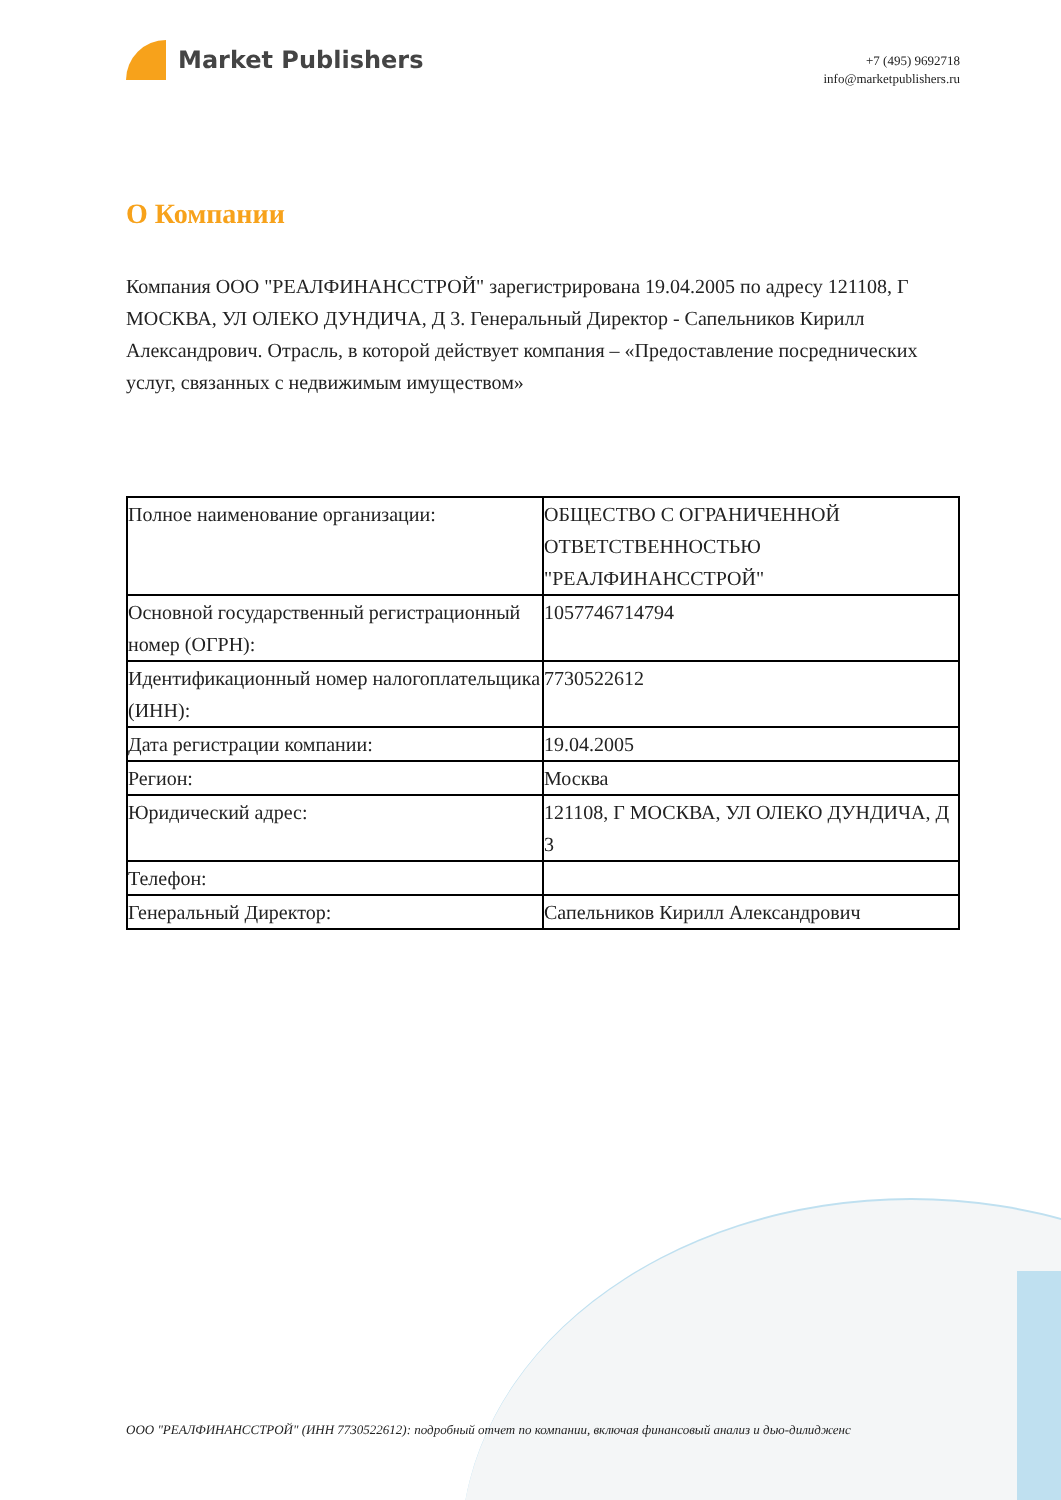Market Publishers
+7 (495) 9692718
info@marketpublishers.ru
О Компании
Компания ООО "РЕАЛФИНАНССТРОЙ" зарегистрирована 19.04.2005 по адресу 121108, Г МОСКВА, УЛ ОЛЕКО ДУНДИЧА, Д 3. Генеральный Директор - Сапельников Кирилл Александрович. Отрасль, в которой действует компания – «Предоставление посреднических услуг, связанных с недвижимым имуществом»
| Полное наименование организации: | ОБЩЕСТВО С ОГРАНИЧЕННОЙ ОТВЕТСТВЕННОСТЬЮ "РЕАЛФИНАНССТРОЙ" |
| Основной государственный регистрационный номер (ОГРН): | 1057746714794 |
| Идентификационный номер налогоплательщика (ИНН): | 7730522612 |
| Дата регистрации компании: | 19.04.2005 |
| Регион: | Москва |
| Юридический адрес: | 121108, Г МОСКВА, УЛ ОЛЕКО ДУНДИЧА, Д 3 |
| Телефон: | |
| Генеральный Директор: | Сапельников Кирилл Александрович |
ООО "РЕАЛФИНАНССТРОЙ" (ИНН 7730522612): подробный отчет по компании, включая финансовый анализ и дью-дилидженс